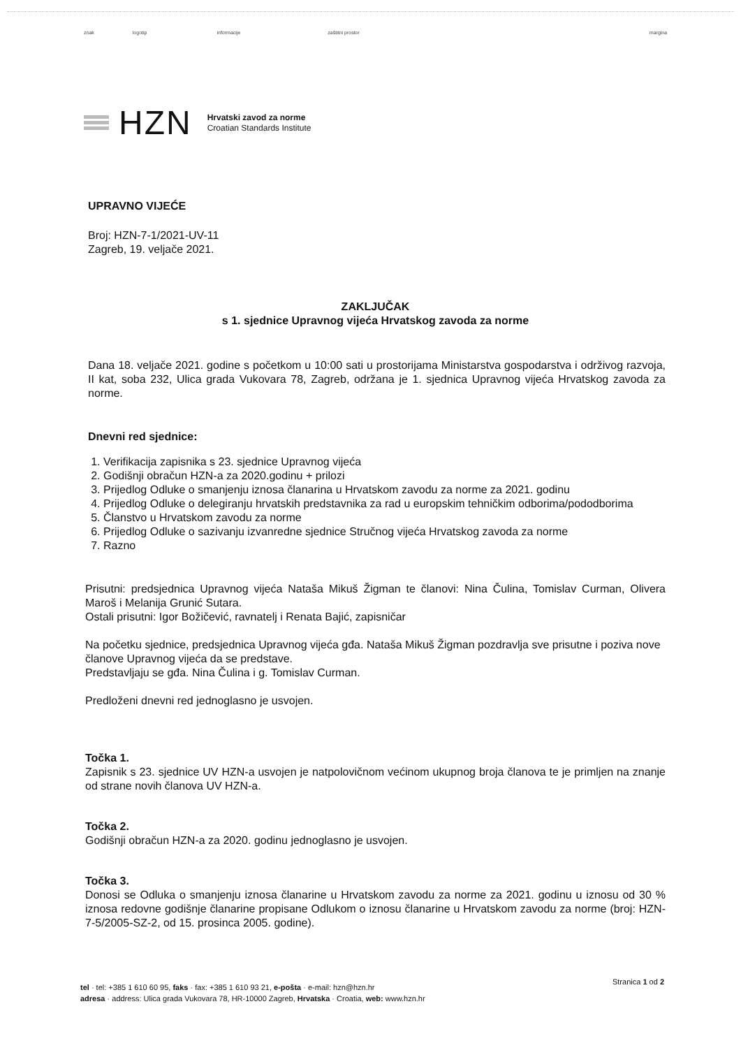znak logotip informacije zaštitni prostor margina
HZN
Hrvatski zavod za norme
Croatian Standards Institute
UPRAVNO VIJEĆE
Broj: HZN-7-1/2021-UV-11
Zagreb, 19. veljače 2021.
ZAKLJUČAK
s 1. sjednice Upravnog vijeća Hrvatskog zavoda za norme
Dana 18. veljače 2021. godine s početkom u 10:00 sati u prostorijama Ministarstva gospodarstva i održivog razvoja, II kat, soba 232, Ulica grada Vukovara 78, Zagreb, održana je 1. sjednica Upravnog vijeća Hrvatskog zavoda za norme.
Dnevni red sjednice:
1. Verifikacija zapisnika s 23. sjednice Upravnog vijeća
2. Godišnji obračun HZN-a za 2020.godinu + prilozi
3. Prijedlog Odluke o smanjenju iznosa članarina u Hrvatskom zavodu za norme za 2021. godinu
4. Prijedlog Odluke o delegiranju hrvatskih predstavnika za rad u europskim tehničkim odborima/pododborima
5. Članstvo u Hrvatskom zavodu za norme
6. Prijedlog Odluke o sazivanju izvanredne sjednice Stručnog vijeća Hrvatskog zavoda za norme
7. Razno
Prisutni: predsjednica Upravnog vijeća Nataša Mikuš Žigman te članovi: Nina Čulina, Tomislav Curman, Olivera Maroš i Melanija Grunić Sutara.
Ostali prisutni: Igor Božičević, ravnatelj i Renata Bajić, zapisničar
Na početku sjednice, predsjednica Upravnog vijeća gđa. Nataša Mikuš Žigman pozdravlja sve prisutne i poziva nove članove Upravnog vijeća da se predstave.
Predstavljaju se gđa. Nina Čulina i g. Tomislav Curman.
Predloženi dnevni red jednoglasno je usvojen.
Točka 1.
Zapisnik s 23. sjednice UV HZN-a usvojen je natpolovičnom većinom ukupnog broja članova te je primljen na znanje od strane novih članova UV HZN-a.
Točka 2.
Godišnji obračun HZN-a za 2020. godinu jednoglasno je usvojen.
Točka 3.
Donosi se Odluka o smanjenju iznosa članarine u Hrvatskom zavodu za norme za 2021. godinu u iznosu od 30 % iznosa redovne godišnje članarine propisane Odlukom o iznosu članarine u Hrvatskom zavodu za norme (broj: HZN-7-5/2005-SZ-2, od 15. prosinca 2005. godine).
Stranica 1 od 2
tel · tel: +385 1 610 60 95, faks · fax: +385 1 610 93 21, e-pošta · e-mail: hzn@hzn.hr
adresa · address: Ulica grada Vukovara 78, HR-10000 Zagreb, Hrvatska · Croatia, web: www.hzn.hr